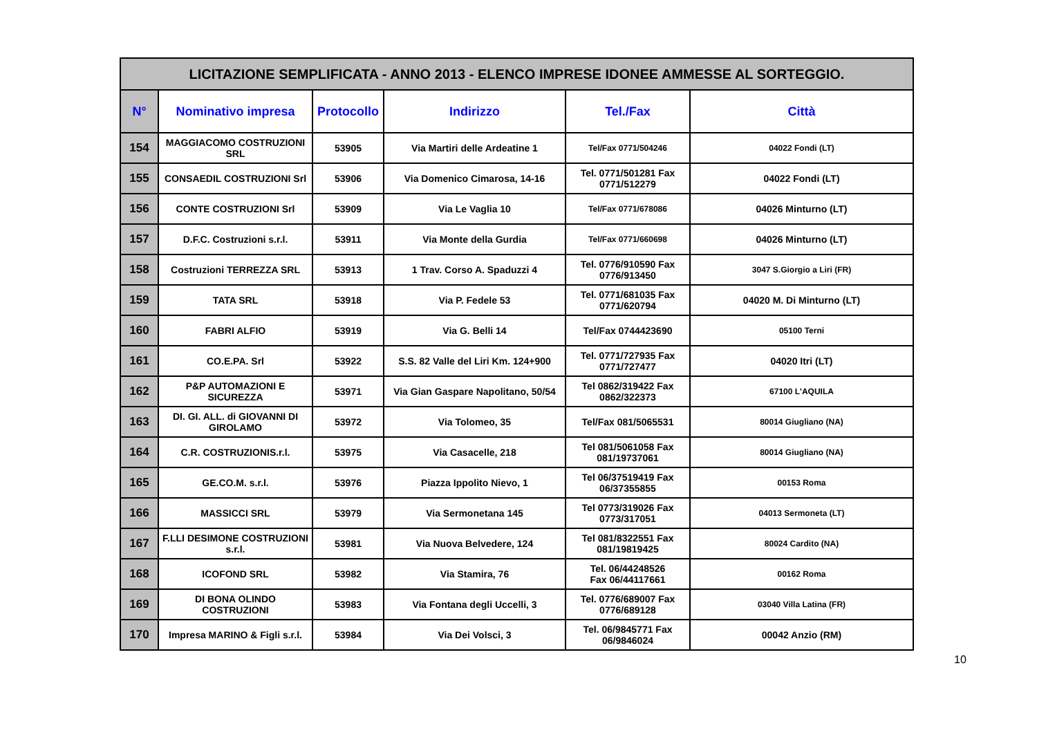| LICITAZIONE SEMPLIFICATA - ANNO 2013 - ELENCO IMPRESE IDONEE AMMESSE AL SORTEGGIO. | | | | | |
| N° | Nominativo impresa | Protocollo | Indirizzo | Tel./Fax | Città |
| 154 | MAGGIACOMO COSTRUZIONI SRL | 53905 | Via Martiri delle Ardeatine 1 | Tel/Fax 0771/504246 | 04022 Fondi (LT) |
| 155 | CONSAEDIL COSTRUZIONI Srl | 53906 | Via Domenico Cimarosa, 14-16 | Tel. 0771/501281 Fax 0771/512279 | 04022 Fondi (LT) |
| 156 | CONTE COSTRUZIONI Srl | 53909 | Via Le Vaglia 10 | Tel/Fax 0771/678086 | 04026 Minturno (LT) |
| 157 | D.F.C. Costruzioni s.r.l. | 53911 | Via Monte della Gurdia | Tel/Fax 0771/660698 | 04026 Minturno (LT) |
| 158 | Costruzioni TERREZZA SRL | 53913 | 1 Trav. Corso A. Spaduzzi 4 | Tel. 0776/910590 Fax 0776/913450 | 3047 S.Giorgio a Liri (FR) |
| 159 | TATA SRL | 53918 | Via P. Fedele 53 | Tel. 0771/681035 Fax 0771/620794 | 04020 M. Di Minturno (LT) |
| 160 | FABRI ALFIO | 53919 | Via G. Belli 14 | Tel/Fax 0744423690 | 05100 Terni |
| 161 | CO.E.PA. Srl | 53922 | S.S. 82 Valle del Liri Km. 124+900 | Tel. 0771/727935 Fax 0771/727477 | 04020 Itri (LT) |
| 162 | P&P AUTOMAZIONI E SICUREZZA | 53971 | Via Gian Gaspare Napolitano, 50/54 | Tel 0862/319422 Fax 0862/322373 | 67100 L'AQUILA |
| 163 | DI. GI. ALL. di GIOVANNI DI GIROLAMO | 53972 | Via Tolomeo, 35 | Tel/Fax 081/5065531 | 80014 Giugliano (NA) |
| 164 | C.R. COSTRUZIONIS.r.l. | 53975 | Via Casacelle, 218 | Tel 081/5061058 Fax 081/19737061 | 80014 Giugliano (NA) |
| 165 | GE.CO.M. s.r.l. | 53976 | Piazza Ippolito Nievo, 1 | Tel 06/37519419 Fax 06/37355855 | 00153 Roma |
| 166 | MASSICCI SRL | 53979 | Via Sermonetana 145 | Tel 0773/319026 Fax 0773/317051 | 04013 Sermoneta (LT) |
| 167 | F.LLI DESIMONE COSTRUZIONI s.r.l. | 53981 | Via Nuova Belvedere, 124 | Tel 081/8322551 Fax 081/19819425 | 80024 Cardito (NA) |
| 168 | ICOFOND SRL | 53982 | Via Stamira, 76 | Tel. 06/44248526 Fax 06/44117661 | 00162 Roma |
| 169 | DI BONA OLINDO COSTRUZIONI | 53983 | Via Fontana degli Uccelli, 3 | Tel. 0776/689007 Fax 0776/689128 | 03040 Villa Latina (FR) |
| 170 | Impresa MARINO & Figli s.r.l. | 53984 | Via Dei Volsci, 3 | Tel. 06/9845771 Fax 06/9846024 | 00042 Anzio (RM) |
10